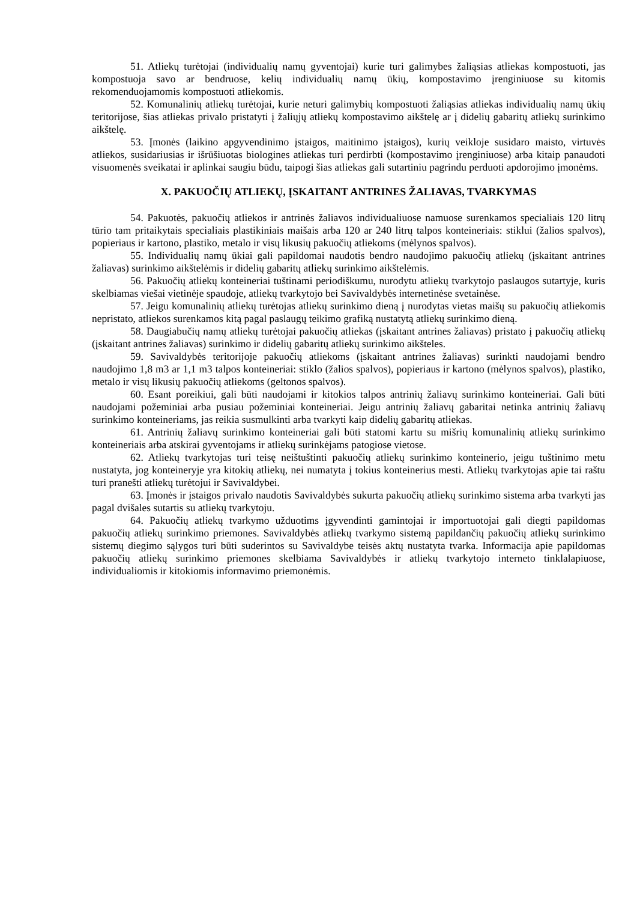51. Atliekų turėtojai (individualių namų gyventojai) kurie turi galimybes žaliąsias atliekas kompostuoti, jas kompostuoja savo ar bendruose, kelių individualių namų ūkių, kompostavimo įrenginiuose su kitomis rekomenduojamomis kompostuoti atliekomis.
52. Komunalinių atliekų turėtojai, kurie neturi galimybių kompostuoti žaliąsias atliekas individualių namų ūkių teritorijose, šias atliekas privalo pristatyti į žaliųjų atliekų kompostavimo aikštelę ar į didelių gabaritų atliekų surinkimo aikštelę.
53. Įmonės (laikino apgyvendinimo įstaigos, maitinimo įstaigos), kurių veikloje susidaro maisto, virtuvės atliekos, susidariusias ir išrūšiuotas biologines atliekas turi perdirbti (kompostavimo įrenginiuose) arba kitaip panaudoti visuomenės sveikatai ir aplinkai saugiu būdu, taipogi šias atliekas gali sutartiniu pagrindu perduoti apdorojimo įmonėms.
X. PAKUOČIŲ ATLIEKŲ, ĮSKAITANT ANTRINES ŽALIAVAS, TVARKYMAS
54. Pakuotės, pakuočių atliekos ir antrinės žaliavos individualiuose namuose surenkamos specialiais 120 litrų tūrio tam pritaikytais specialiais plastikiniais maišais arba 120 ar 240 litrų talpos konteineriais: stiklui (žalios spalvos), popieriaus ir kartono, plastiko, metalo ir visų likusių pakuočių atliekoms (mėlynos spalvos).
55. Individualių namų ūkiai gali papildomai naudotis bendro naudojimo pakuočių atliekų (įskaitant antrines žaliavas) surinkimo aikštelėmis ir didelių gabaritų atliekų surinkimo aikštelėmis.
56. Pakuočių atliekų konteineriai tuštinami periodiškumu, nurodytu atliekų tvarkytojo paslaugos sutartyje, kuris skelbiamas viešai vietinėje spaudoje, atliekų tvarkytojo bei Savivaldybės internetinėse svetainėse.
57. Jeigu komunalinių atliekų turėtojas atliekų surinkimo dieną į nurodytas vietas maišų su pakuočių atliekomis nepristato, atliekos surenkamos kitą pagal paslaugų teikimo grafiką nustatytą atliekų surinkimo dieną.
58. Daugiabučių namų atliekų turėtojai pakuočių atliekas (įskaitant antrines žaliavas) pristato į pakuočių atliekų (įskaitant antrines žaliavas) surinkimo ir didelių gabaritų atliekų surinkimo aikšteles.
59. Savivaldybės teritorijoje pakuočių atliekoms (įskaitant antrines žaliavas) surinkti naudojami bendro naudojimo 1,8 m3 ar 1,1 m3 talpos konteineriai: stiklo (žalios spalvos), popieriaus ir kartono (mėlynos spalvos), plastiko, metalo ir visų likusių pakuočių atliekoms (geltonos spalvos).
60. Esant poreikiui, gali būti naudojami ir kitokios talpos antrinių žaliavų surinkimo konteineriai. Gali būti naudojami požeminiai arba pusiau požeminiai konteineriai. Jeigu antrinių žaliavų gabaritai netinka antrinių žaliavų surinkimo konteineriams, jas reikia susmulkinti arba tvarkyti kaip didelių gabaritų atliekas.
61. Antrinių žaliavų surinkimo konteineriai gali būti statomi kartu su mišrių komunalinių atliekų surinkimo konteineriais arba atskirai gyventojams ir atliekų surinkėjams patogiose vietose.
62. Atliekų tvarkytojas turi teisę neištuštinti pakuočių atliekų surinkimo konteinerio, jeigu tuštinimo metu nustatyta, jog konteineryje yra kitokių atliekų, nei numatyta į tokius konteinerius mesti. Atliekų tvarkytojas apie tai raštu turi pranešti atliekų turėtojui ir Savivaldybei.
63. Įmonės ir įstaigos privalo naudotis Savivaldybės sukurta pakuočių atliekų surinkimo sistema arba tvarkyti jas pagal dvišales sutartis su atliekų tvarkytoju.
64. Pakuočių atliekų tvarkymo užduotims įgyvendinti gamintojai ir importuotojai gali diegti papildomas pakuočių atliekų surinkimo priemones. Savivaldybės atliekų tvarkymo sistemą papildančių pakuočių atliekų surinkimo sistemų diegimo sąlygos turi būti suderintos su Savivaldybe teisės aktų nustatyta tvarka. Informacija apie papildomas pakuočių atliekų surinkimo priemones skelbiama Savivaldybės ir atliekų tvarkytojo interneto tinklalapiuose, individualiomis ir kitokiomis informavimo priemonėmis.